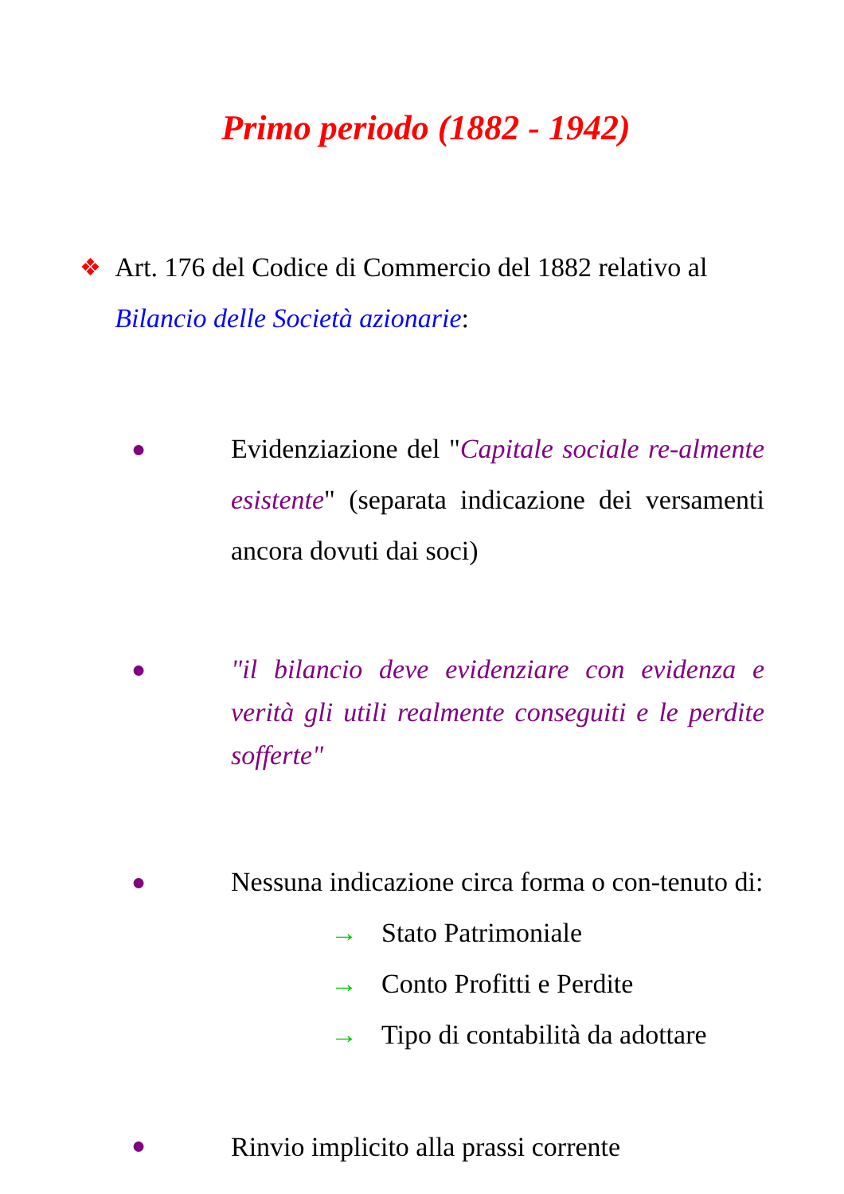Primo periodo (1882 - 1942)
❖ Art. 176 del Codice di Commercio del 1882 relativo al Bilancio delle Società azionarie:
● Evidenziazione del "Capitale sociale re-almente esistente" (separata indicazione dei versamenti ancora dovuti dai soci)
● "il bilancio deve evidenziare con evidenza e verità gli utili realmente conseguiti e le perdite sofferte"
● Nessuna indicazione circa forma o con-tenuto di:
→ Stato Patrimoniale
→ Conto Profitti e Perdite
→ Tipo di contabilità da adottare
● Rinvio implicito alla prassi corrente